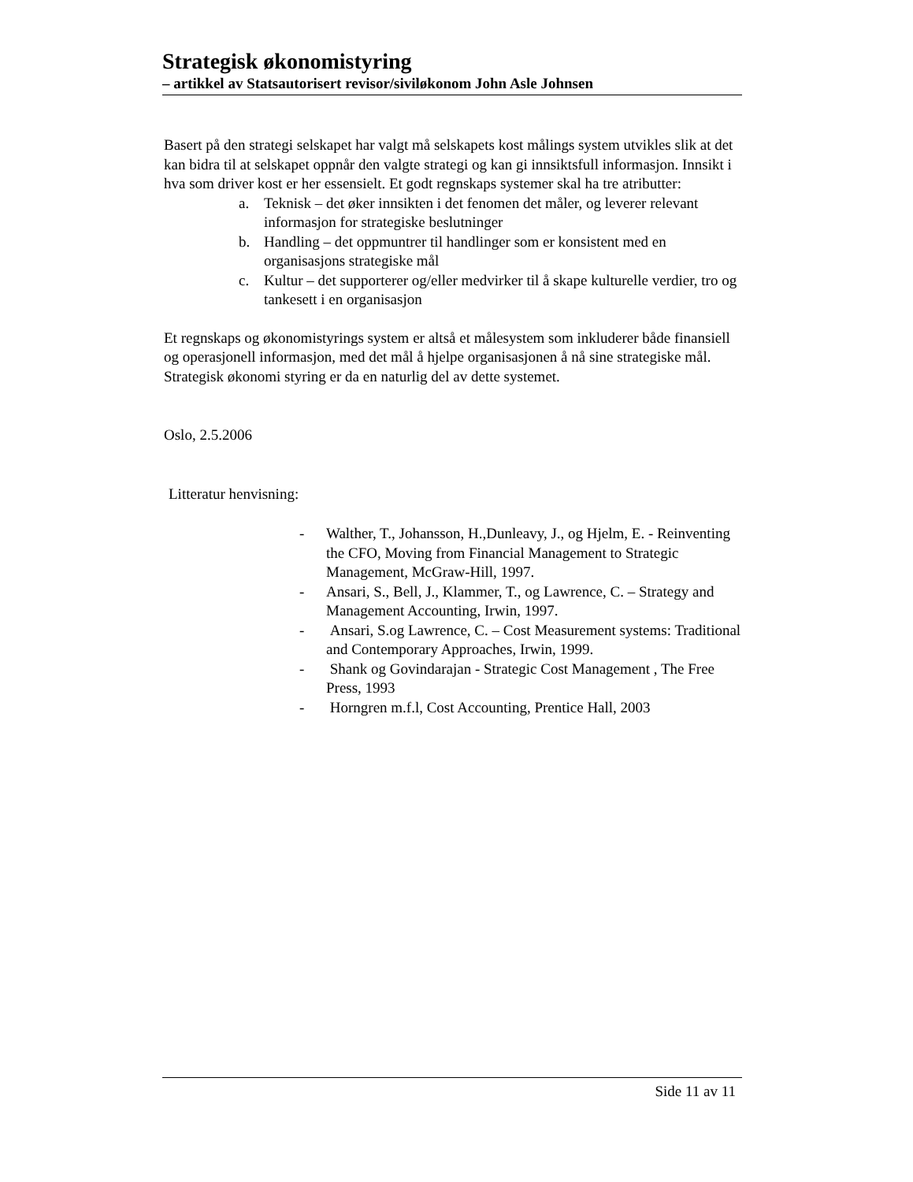Strategisk økonomistyring
– artikkel av Statsautorisert revisor/siviløkonom John Asle Johnsen
Basert på den strategi selskapet har valgt må selskapets kost målings system utvikles slik at det kan bidra til at selskapet oppnår den valgte strategi og kan gi innsiktsfull informasjon. Innsikt i hva som driver kost er her essensielt. Et godt regnskaps systemer skal ha tre atributter:
a. Teknisk – det øker innsikten i det fenomen det måler, og leverer relevant informasjon for strategiske beslutninger
b. Handling – det oppmuntrer til handlinger som er konsistent med en organisasjons strategiske mål
c. Kultur – det supporterer og/eller medvirker til å skape kulturelle verdier, tro og tankesett i en organisasjon
Et regnskaps og økonomistyrings system er altså et målesystem som inkluderer både finansiell og operasjonell informasjon, med det mål å hjelpe organisasjonen å nå sine strategiske mål. Strategisk økonomi styring er da en naturlig del av dette systemet.
Oslo, 2.5.2006
Litteratur henvisning:
- Walther, T., Johansson, H.,Dunleavy, J., og Hjelm, E. - Reinventing the CFO, Moving from Financial Management to Strategic Management, McGraw-Hill, 1997.
- Ansari, S., Bell, J., Klammer, T., og Lawrence, C. – Strategy and Management Accounting, Irwin, 1997.
- Ansari, S.og Lawrence, C. – Cost Measurement systems: Traditional and Contemporary Approaches, Irwin, 1999.
- Shank og Govindarajan - Strategic Cost Management , The Free Press, 1993
- Horngren m.f.l, Cost Accounting, Prentice Hall, 2003
Side 11 av 11